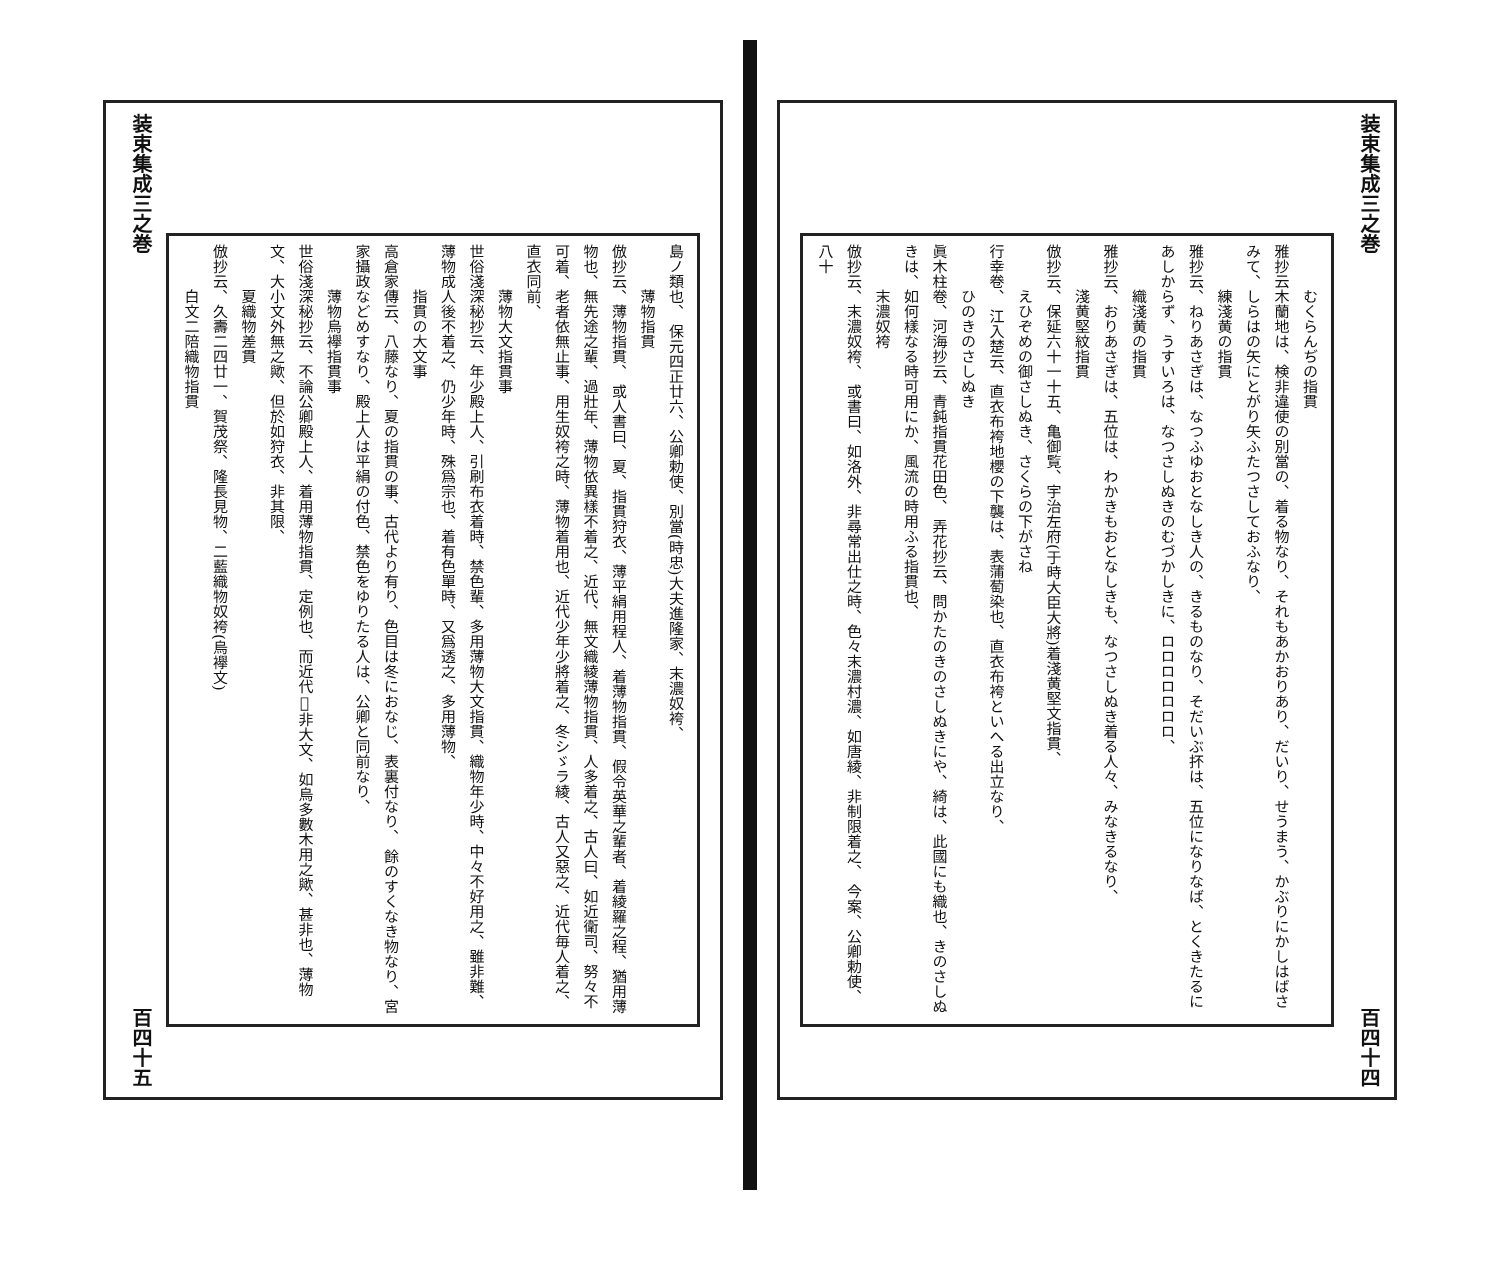装束集成三之巻 百四十四
むくらんぢの指貫
雅抄云木蘭地は、検非違使の別當の、着る物なり、それもあかおりあり、だいり、せうまう、かぶりにかしはばさみて、しらはの矢にとがり矢ふたつさしておふなり、
練淺黄の指貫
雅抄云、ねりあさぎは、なつふゆおとなしき人の、きるものなり、そだいぶ抔は、五位になりなば、とくきたるにあしからず、うすいろは、なつさしぬきのむづかしきに、ロロロロロロロ、
織淺黄の指貫
雅抄云、おりあさぎは、五位は、わかきもおとなしきも、なつさしぬき着る人々、みなきるなり、
淺黄堅紋指貫
倣抄云、保延六十一十五、亀御覧、宇治左府(于時大臣大將)着淺黄堅文指貫、
えひぞめの御さしぬき、さくらの下がさね
行幸卷、 江入楚云、直衣布袴地櫻の下襲は、表蒲萄染也、直衣布袴といへる出立なり、
ひのきのさしぬき
眞木柱卷、河海抄云、青鈍指貫花田色、 弄花抄云、問かたのきのさしぬきにや、綺は、此國にも織也、きのさしぬきは、如何樣なる時可用にか、風流の時用ふる指貫也、
末濃奴袴
倣抄云、末濃奴袴、 或書曰、如洛外、非尋常出仕之時、色々末濃村濃、如唐綾、非制限着之、 今案、公卿勅使、八十
島ノ類也、 保元四正廿六、公卿勅使、別當(時忠)大夫進隆家、末濃奴袴、
薄物指貫
倣抄云、薄物指貫、 或人書曰、夏、指貫狩衣、薄平絹用程人、着薄物指貫、假令英華之輩者、着綾羅之程、猶用薄物也、無先途之輩、過壯年、薄物依異樣不着之、近代、無文織綾薄物指貫、人多着之、古人曰、如近衛司、努々不可着、老者依無止事、用生奴袴之時、薄物着用也、近代少年少將着之、冬シゞラ綾、古人又惡之、近代毎人着之、直衣同前、
薄物大文指貫事
世俗淺深秘抄云、年少殿上人、引刷布衣着時、禁色輩、多用薄物大文指貫、織物年少時、中々不好用之、雖非難、薄物成人後不着之、仍少年時、殊爲宗也、着有色單時、又爲透之、多用薄物、
指貫の大文事
高倉家傳云、八藤なり、夏の指貫の事、古代より有り、色目は冬におなじ、表裏付なり、 餘のすくなき物なり、宮家攝政などめすなり、殿上人は平絹の付色、禁色をゆりたる人は、公卿と同前なり、
薄物烏襷指貫事
世俗淺深秘抄云、不論公卿殿上人、着用薄物指貫、定例也、而近代𨵻非大文、如烏多數木用之歟、甚非也、薄物文、大小文外無之歟、但於如狩衣、非其限、
夏織物差貫
倣抄云、久壽二四廿一、賀茂祭、隆長見物、二藍織物奴袴(烏襷文)
白文二陪織物指貫
装束集成三之巻 百四十五